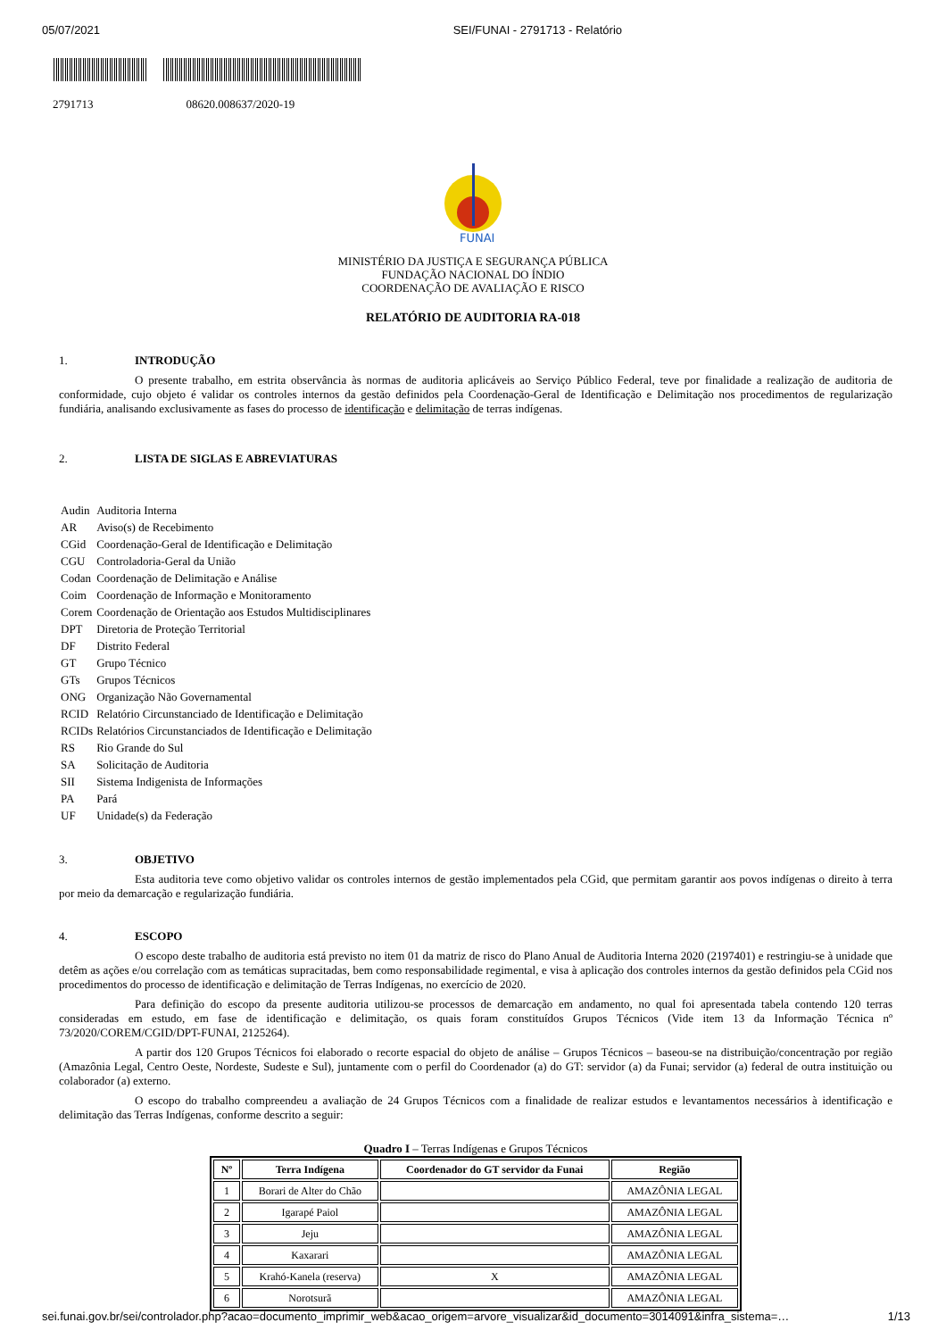05/07/2021 SEI/FUNAI - 2791713 - Relatório
2791713 08620.008637/2020-19
FUNAI
MINISTÉRIO DA JUSTIÇA E SEGURANÇA PÚBLICA
FUNDAÇÃO NACIONAL DO ÍNDIO
COORDENAÇÃO DE AVALIAÇÃO E RISCO
RELATÓRIO DE AUDITORIA RA-018
1. INTRODUÇÃO
O presente trabalho, em estrita observância às normas de auditoria aplicáveis ao Serviço Público Federal, teve por finalidade a realização de auditoria de conformidade, cujo objeto é validar os controles internos da gestão definidos pela Coordenação-Geral de Identificação e Delimitação nos procedimentos de regularização fundiária, analisando exclusivamente as fases do processo de identificação e delimitação de terras indígenas.
2. LISTA DE SIGLAS E ABREVIATURAS
| Audin | Auditoria Interna |
| AR | Aviso(s) de Recebimento |
| CGid | Coordenação-Geral de Identificação e Delimitação |
| CGU | Controladoria-Geral da União |
| Codan | Coordenação de Delimitação e Análise |
| Coim | Coordenação de Informação e Monitoramento |
| Corem | Coordenação de Orientação aos Estudos Multidisciplinares |
| DPT | Diretoria de Proteção Territorial |
| DF | Distrito Federal |
| GT | Grupo Técnico |
| GTs | Grupos Técnicos |
| ONG | Organização Não Governamental |
| RCID | Relatório Circunstanciado de Identificação e Delimitação |
| RCIDs | Relatórios Circunstanciados de Identificação e Delimitação |
| RS | Rio Grande do Sul |
| SA | Solicitação de Auditoria |
| SII | Sistema Indigenista de Informações |
| PA | Pará |
| UF | Unidade(s) da Federação |
3. OBJETIVO
Esta auditoria teve como objetivo validar os controles internos de gestão implementados pela CGid, que permitam garantir aos povos indígenas o direito à terra por meio da demarcação e regularização fundiária.
4. ESCOPO
O escopo deste trabalho de auditoria está previsto no item 01 da matriz de risco do Plano Anual de Auditoria Interna 2020 (2197401) e restringiu-se à unidade que detêm as ações e/ou correlação com as temáticas supracitadas, bem como responsabilidade regimental, e visa à aplicação dos controles internos da gestão definidos pela CGid nos procedimentos do processo de identificação e delimitação de Terras Indígenas, no exercício de 2020.
Para definição do escopo da presente auditoria utilizou-se processos de demarcação em andamento, no qual foi apresentada tabela contendo 120 terras consideradas em estudo, em fase de identificação e delimitação, os quais foram constituídos Grupos Técnicos (Vide item 13 da Informação Técnica nº 73/2020/COREM/CGID/DPT-FUNAI, 2125264).
A partir dos 120 Grupos Técnicos foi elaborado o recorte espacial do objeto de análise – Grupos Técnicos – baseou-se na distribuição/concentração por região (Amazônia Legal, Centro Oeste, Nordeste, Sudeste e Sul), juntamente com o perfil do Coordenador (a) do GT: servidor (a) da Funai; servidor (a) federal de outra instituição ou colaborador (a) externo.
O escopo do trabalho compreendeu a avaliação de 24 Grupos Técnicos com a finalidade de realizar estudos e levantamentos necessários à identificação e delimitação das Terras Indígenas, conforme descrito a seguir:
Quadro I – Terras Indígenas e Grupos Técnicos
| Nº | Terra Indígena | Coordenador do GT servidor da Funai | Região |
| --- | --- | --- | --- |
| 1 | Borari de Alter do Chão | | AMAZÔNIA LEGAL |
| 2 | Igarapé Paiol | | AMAZÔNIA LEGAL |
| 3 | Jeju | | AMAZÔNIA LEGAL |
| 4 | Kaxarari | | AMAZÔNIA LEGAL |
| 5 | Krahó-Kanela (reserva) | X | AMAZÔNIA LEGAL |
| 6 | Norotsurã | | AMAZÔNIA LEGAL |
sei.funai.gov.br/sei/controlador.php?acao=documento_imprimir_web&acao_origem=arvore_visualizar&id_documento=3014091&infra_sistema=… 1/13